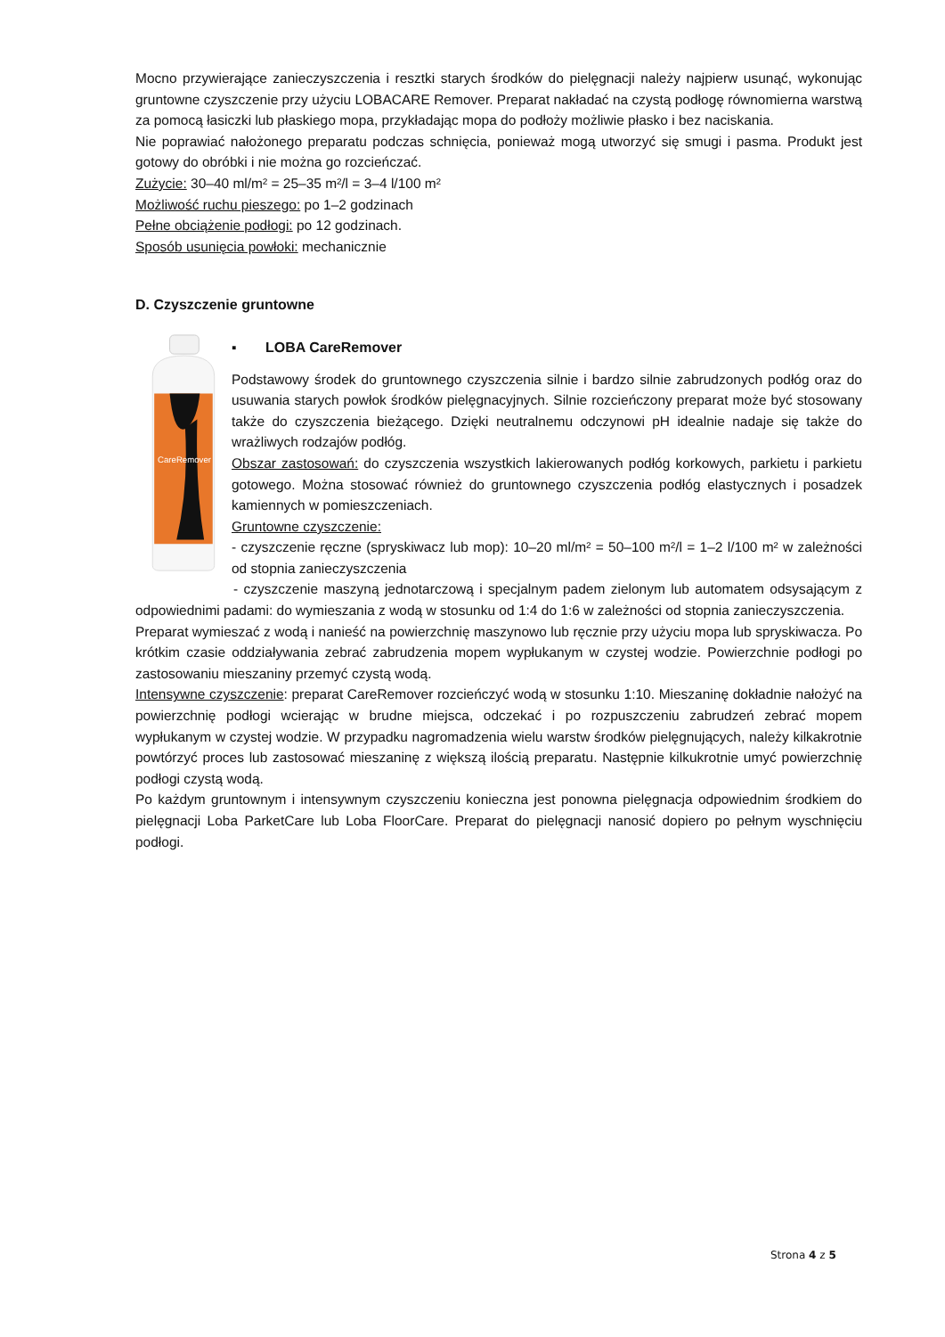Mocno przywierające zanieczyszczenia i resztki starych środków do pielęgnacji należy najpierw usunąć, wykonując gruntowne czyszczenie przy użyciu LOBACARE Remover. Preparat nakładać na czystą podłogę równomierna warstwą za pomocą łasiczki lub płaskiego mopa, przykładając mopa do podłoży możliwie płasko i bez naciskania.
Nie poprawiać nałożonego preparatu podczas schnięcia, ponieważ mogą utworzyć się smugi i pasma. Produkt jest gotowy do obróbki i nie można go rozcieńczać.
Zużycie: 30–40 ml/m² = 25–35 m²/l = 3–4 l/100 m²
Możliwość ruchu pieszego: po 1–2 godzinach
Pełne obciążenie podłogi: po 12 godzinach.
Sposób usunięcia powłoki: mechanicznie
D. Czyszczenie gruntowne
CareRemover
▪ LOBA CareRemover
Podstawowy środek do gruntownego czyszczenia silnie i bardzo silnie zabrudzonych podłóg oraz do usuwania starych powłok środków pielęgnacyjnych. Silnie rozcieńczony preparat może być stosowany także do czyszczenia bieżącego. Dzięki neutralnemu odczynowi pH idealnie nadaje się także do wrażliwych rodzajów podłóg.
Obszar zastosowań: do czyszczenia wszystkich lakierowanych podłóg korkowych, parkietu i parkietu gotowego. Można stosować również do gruntownego czyszczenia podłóg elastycznych i posadzek kamiennych w pomieszczeniach.
Gruntowne czyszczenie:
- czyszczenie ręczne (spryskiwacz lub mop): 10–20 ml/m² = 50–100 m²/l = 1–2 l/100 m² w zależności od stopnia zanieczyszczenia
- czyszczenie maszyną jednotarczową i specjalnym padem zielonym lub automatem odsysającym z odpowiednimi padami: do wymieszania z wodą w stosunku od 1:4 do 1:6 w zależności od stopnia zanieczyszczenia.
Preparat wymieszać z wodą i nanieść na powierzchnię maszynowo lub ręcznie przy użyciu mopa lub spryskiwacza. Po krótkim czasie oddziaływania zebrać zabrudzenia mopem wypłukanym w czystej wodzie. Powierzchnie podłogi po zastosowaniu mieszaniny przemyć czystą wodą.
Intensywne czyszczenie: preparat CareRemover rozcieńczyć wodą w stosunku 1:10. Mieszaninę dokładnie nałożyć na powierzchnię podłogi wcierając w brudne miejsca, odczekać i po rozpuszczeniu zabrudzeń zebrać mopem wypłukanym w czystej wodzie. W przypadku nagromadzenia wielu warstw środków pielęgnujących, należy kilkakrotnie powtórzyć proces lub zastosować mieszaninę z większą ilością preparatu. Następnie kilkukrotnie umyć powierzchnię podłogi czystą wodą.
Po każdym gruntownym i intensywnym czyszczeniu konieczna jest ponowna pielęgnacja odpowiednim środkiem do pielęgnacji Loba ParketCare lub Loba FloorCare. Preparat do pielęgnacji nanosić dopiero po pełnym wyschnięciu podłogi.
Strona 4 z 5